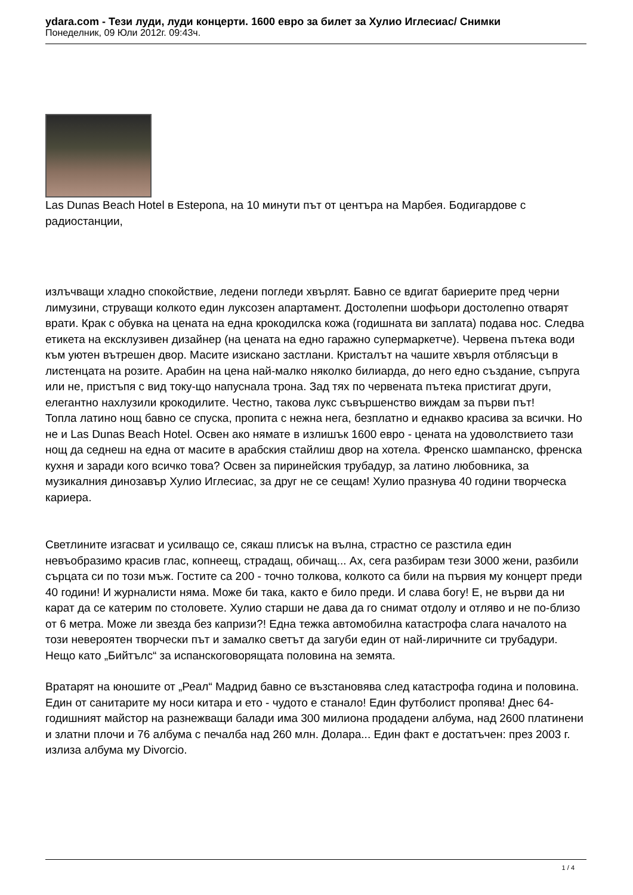ydara.com - Тези луди, луди концерти. 1600 евро за билет за Хулио Иглесиас/ Снимки
Понеделник, 09 Юли 2012г. 09:43ч.
Las Dunas Beach Hotel в Estepona, на 10 минути път от центъра на Марбея. Бодигардове с радиостанции,
излъчващи хладно спокойствие, ледени погледи хвърлят. Бавно се вдигат бариерите пред черни лимузини, струващи колкото един луксозен апартамент. Достолепни шофьори достолепно отварят врати. Крак с обувка на цената на една крокодилска кожа (годишната ви заплата) подава нос. Следва етикета на ексклузивен дизайнер (на цената на едно гаражно супермаркетче). Червена пътека води към уютен вътрешен двор. Масите изискано застлани. Кристалът на чашите хвърля отблясъци в листенцата на розите. Арабин на цена най-малко няколко билиарда, до него едно създание, съпруга или не, пристъпя с вид току-що напуснала трона. Зад тях по червената пътека пристигат други, елегантно нахлузили крокодилите. Честно, такова лукс съвършенство виждам за първи път!
Топла латино нощ бавно се спуска, пропита с нежна нега, безплатно и еднакво красива за всички. Но не и Las Dunas Beach Hotel. Освен ако нямате в излишък 1600 евро - цената на удоволствието тази нощ да седнеш на една от масите в арабския стайлиш двор на хотела. Френско шампанско, френска кухня и заради кого всичко това? Освен за пиринейския трубадур, за латино любовника, за музикалния динозавър Хулио Иглесиас, за друг не се сещам! Хулио празнува 40 години творческа кариера.
Светлините изгасват и усилващо се, сякаш плисък на вълна, страстно се разстила един невъобразимо красив глас, копнеещ, страдащ, обичащ... Ах, сега разбирам тези 3000 жени, разбили сърцата си по този мъж. Гостите са 200 - точно толкова, колкото са били на първия му концерт преди 40 години! И журналисти няма. Може би така, както е било преди. И слава богу! Е, не върви да ни карат да се катерим по столовете. Хулио старши не дава да го снимат отдолу и отляво и не по-близо от 6 метра. Може ли звезда без капризи?! Една тежка автомобилна катастрофа слага началото на този невероятен творчески път и замалко светът да загуби един от най-лиричните си трубадури. Нещо като „Бийтълс“ за испанскоговорящата половина на земята.
Вратарят на юношите от „Реал“ Мадрид бавно се възстановява след катастрофа година и половина. Един от санитарите му носи китара и ето - чудото е станало! Един футболист пропява! Днес 64-годишният майстор на разнежващи балади има 300 милиона продадени албума, над 2600 платинени и златни плочи и 76 албума с печалба над 260 млн. Долара... Един факт е достатъчен: през 2003 г. излиза албума му Divorcio.
1 / 4